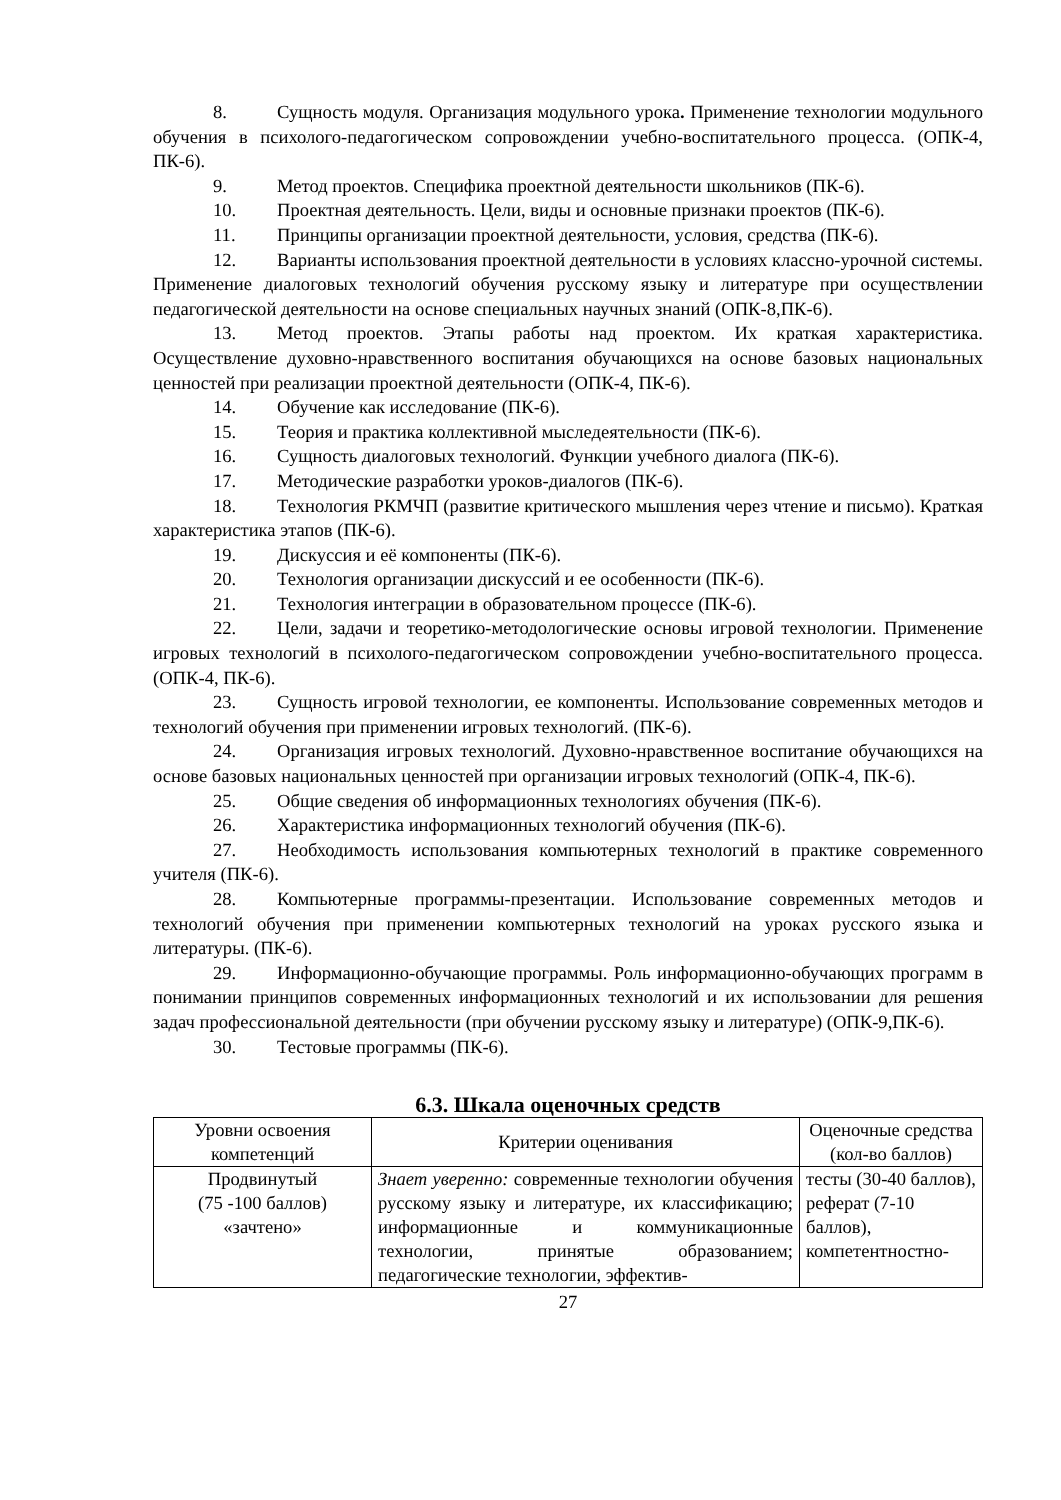8. Сущность модуля. Организация модульного урока. Применение технологии модульного обучения в психолого-педагогическом сопровождении учебно-воспитательного процесса. (ОПК-4, ПК-6).
9. Метод проектов. Специфика проектной деятельности школьников (ПК-6).
10. Проектная деятельность. Цели, виды и основные признаки проектов (ПК-6).
11. Принципы организации проектной деятельности, условия, средства (ПК-6).
12. Варианты использования проектной деятельности в условиях классно-урочной системы. Применение диалоговых технологий обучения русскому языку и литературе при осуществлении педагогической деятельности на основе специальных научных знаний (ОПК-8,ПК-6).
13. Метод проектов. Этапы работы над проектом. Их краткая характеристика. Осуществление духовно-нравственного воспитания обучающихся на основе базовых национальных ценностей при реализации проектной деятельности (ОПК-4, ПК-6).
14. Обучение как исследование (ПК-6).
15. Теория и практика коллективной мыследеятельности (ПК-6).
16. Сущность диалоговых технологий. Функции учебного диалога (ПК-6).
17. Методические разработки уроков-диалогов (ПК-6).
18. Технология РКМЧП (развитие критического мышления через чтение и письмо). Краткая характеристика этапов (ПК-6).
19. Дискуссия и её компоненты (ПК-6).
20. Технология организации дискуссий и ее особенности (ПК-6).
21. Технология интеграции в образовательном процессе (ПК-6).
22. Цели, задачи и теоретико-методологические основы игровой технологии. Применение игровых технологий в психолого-педагогическом сопровождении учебно-воспитательного процесса. (ОПК-4, ПК-6).
23. Сущность игровой технологии, ее компоненты. Использование современных методов и технологий обучения при применении игровых технологий. (ПК-6).
24. Организация игровых технологий. Духовно-нравственное воспитание обучающихся на основе базовых национальных ценностей при организации игровых технологий (ОПК-4, ПК-6).
25. Общие сведения об информационных технологиях обучения (ПК-6).
26. Характеристика информационных технологий обучения (ПК-6).
27. Необходимость использования компьютерных технологий в практике современного учителя (ПК-6).
28. Компьютерные программы-презентации. Использование современных методов и технологий обучения при применении компьютерных технологий на уроках русского языка и литературы. (ПК-6).
29. Информационно-обучающие программы. Роль информационно-обучающих программ в понимании принципов современных информационных технологий и их использовании для решения задач профессиональной деятельности (при обучении русскому языку и литературе) (ОПК-9,ПК-6).
30. Тестовые программы (ПК-6).
6.3. Шкала оценочных средств
| Уровни освоения компетенций | Критерии оценивания | Оценочные средства (кол-во баллов) |
| Продвинутый (75 -100 баллов) «зачтено» | Знает уверенно: современные технологии обучения русскому языку и литературе, их классификацию; информационные и коммуникационные технологии, принятые образованием; педагогические технологии, эффектив- | тесты (30-40 баллов), реферат (7-10 баллов), компетентностно- |
27